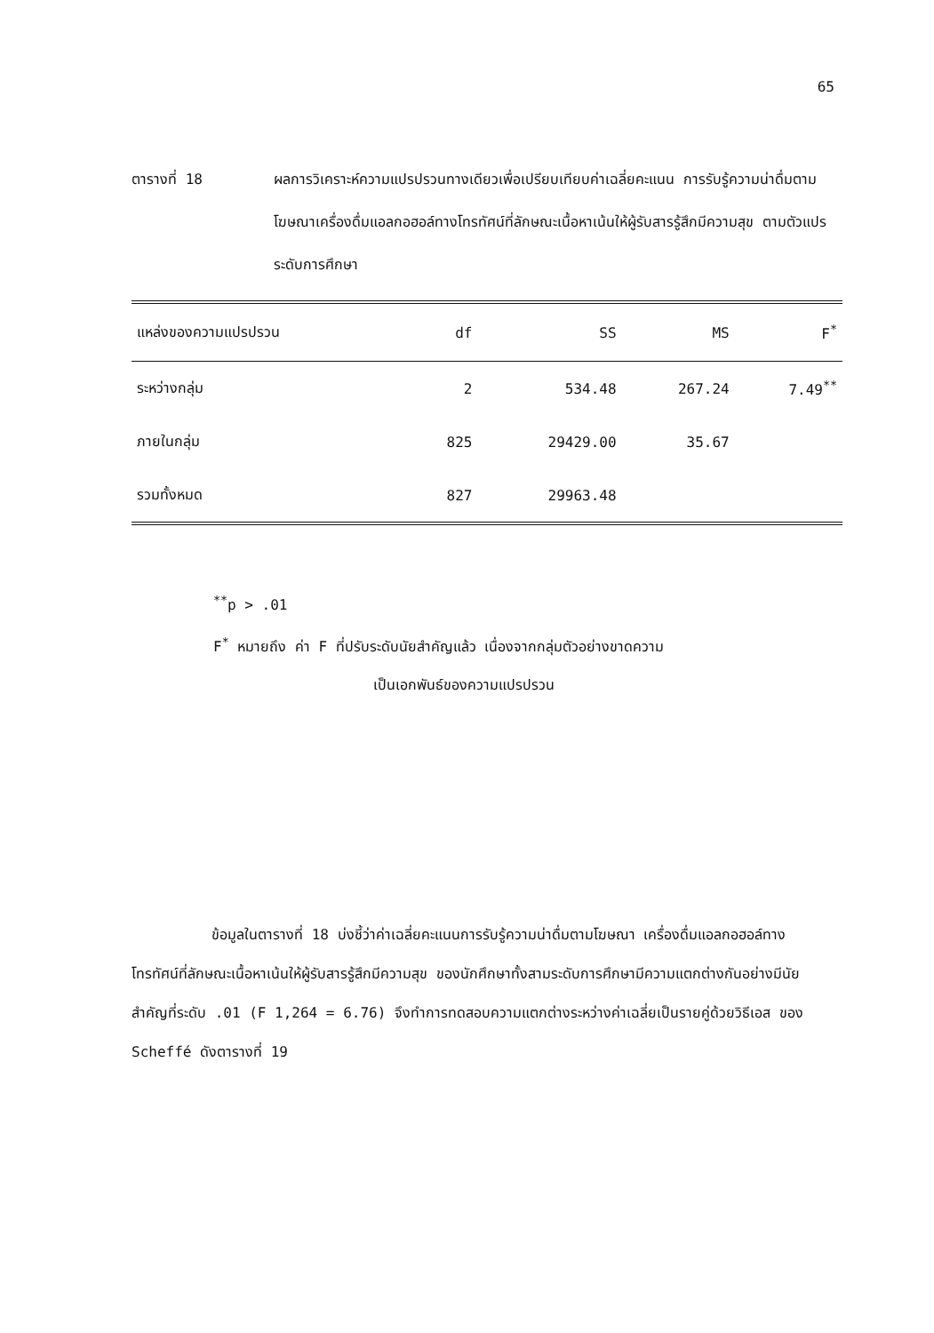65
ตารางที่ 18 ผลการวิเคราะห์ความแปรปรวนทางเดียวเพื่อเปรียบเทียบค่าเฉลี่ยคะแนน การรับรู้ความน่าดื่มตามโฆษณาเครื่องดื่มแอลกอฮอล์ทางโทรทัศน์ที่ลักษณะเนื้อหาเน้นให้ผู้รับสารรู้สึกมีความสุข ตามตัวแปรระดับการศึกษา
| แหล่งของความแปรปรวน | df | SS | MS | F<sup>*</sup> |
| --- | --- | --- | --- | --- |
| ระหว่างกลุ่ม | 2 | 534.48 | 267.24 | 7.49<sup>**</sup> |
| ภายในกลุ่ม | 825 | 29429.00 | 35.67 | |
| รวมทั้งหมด | 827 | 29963.48 | | |
<sup>**</sup> p > .01
F<sup>*</sup> หมายถึง ค่า F ที่ปรับระดับนัยสำคัญแล้ว เนื่องจากกลุ่มตัวอย่างขาดความ
เป็นเอกพันธ์ของความแปรปรวน
ข้อมูลในตารางที่ 18 บ่งชี้ว่าค่าเฉลี่ยคะแนนการรับรู้ความน่าดื่มตามโฆษณา เครื่องดื่มแอลกอฮอล์ทางโทรทัศน์ที่ลักษณะเนื้อหาเน้นให้ผู้รับสารรู้สึกมีความสุข ของนักศึกษาทั้งสามระดับการศึกษามีความแตกต่างกันอย่างมีนัยสำคัญที่ระดับ .01 (F 1,264 = 6.76) จึงทำการทดสอบความแตกต่างระหว่างค่าเฉลี่ยเป็นรายคู่ด้วยวิธีเอส ของ Scheffé ดังตารางที่ 19